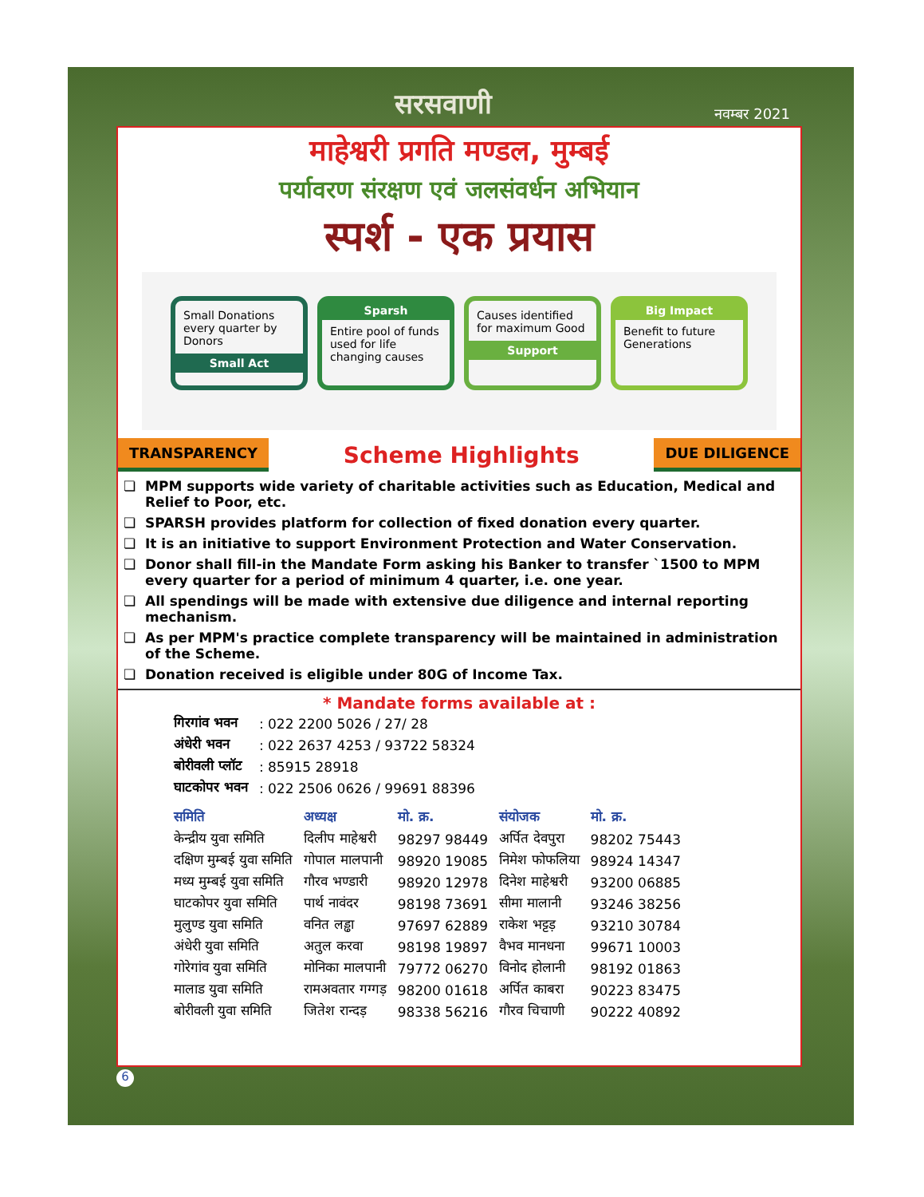सरसवाणी नवम्बर 2021
माहेश्वरी प्रगति मण्डल, मुम्बई
पर्यावरण संरक्षण एवं जलसंवर्धन अभियान
स्पर्श - एक प्रयास
Small Donations every quarter by Donors
Small Act
Sparsh
Entire pool of funds used for life changing causes
Causes identified for maximum Good
Support
Big Impact
Benefit to future Generations
TRANSPARENCY Scheme Highlights DUE DILIGENCE
MPM supports wide variety of charitable activities such as Education, Medical and Relief to Poor, etc.
SPARSH provides platform for collection of fixed donation every quarter.
It is an initiative to support Environment Protection and Water Conservation.
Donor shall fill-in the Mandate Form asking his Banker to transfer `1500 to MPM every quarter for a period of minimum 4 quarter, i.e. one year.
All spendings will be made with extensive due diligence and internal reporting mechanism.
As per MPM's practice complete transparency will be maintained in administration of the Scheme.
Donation received is eligible under 80G of Income Tax.
* Mandate forms available at :
| गिरगांव भवन | : 022 2200 5026 / 27/ 28 |
| अंधेरी भवन | : 022 2637 4253 / 93722 58324 |
| बोरीवली प्लॉट | : 85915 28918 |
| घाटकोपर भवन | : 022 2506 0626 / 99691 88396 |
| समिति | अध्यक्ष | मो. क्र. | संयोजक | मो. क्र. |
| --- | --- | --- | --- | --- |
| केन्द्रीय युवा समिति | दिलीप माहेश्वरी | 98297 98449 | अर्पित देवपुरा | 98202 75443 |
| दक्षिण मुम्बई युवा समिति | गोपाल मालपानी | 98920 19085 | निमेश फोफलिया | 98924 14347 |
| मध्य मुम्बई युवा समिति | गौरव भण्डारी | 98920 12978 | दिनेश माहेश्वरी | 93200 06885 |
| घाटकोपर युवा समिति | पार्थ नावंदर | 98198 73691 | सीमा मालानी | 93246 38256 |
| मुलुण्ड युवा समिति | वनित लड्ढा | 97697 62889 | राकेश भट्टड़ | 93210 30784 |
| अंधेरी युवा समिति | अतुल करवा | 98198 19897 | वैभव मानधना | 99671 10003 |
| गोरेगांव युवा समिति | मोनिका मालपानी | 79772 06270 | विनोद होलानी | 98192 01863 |
| मालाड युवा समिति | रामअवतार गग्गड़ | 98200 01618 | अर्पित काबरा | 90223 83475 |
| बोरीवली युवा समिति | जितेश रान्दड़ | 98338 56216 | गौरव चिचाणी | 90222 40892 |
6